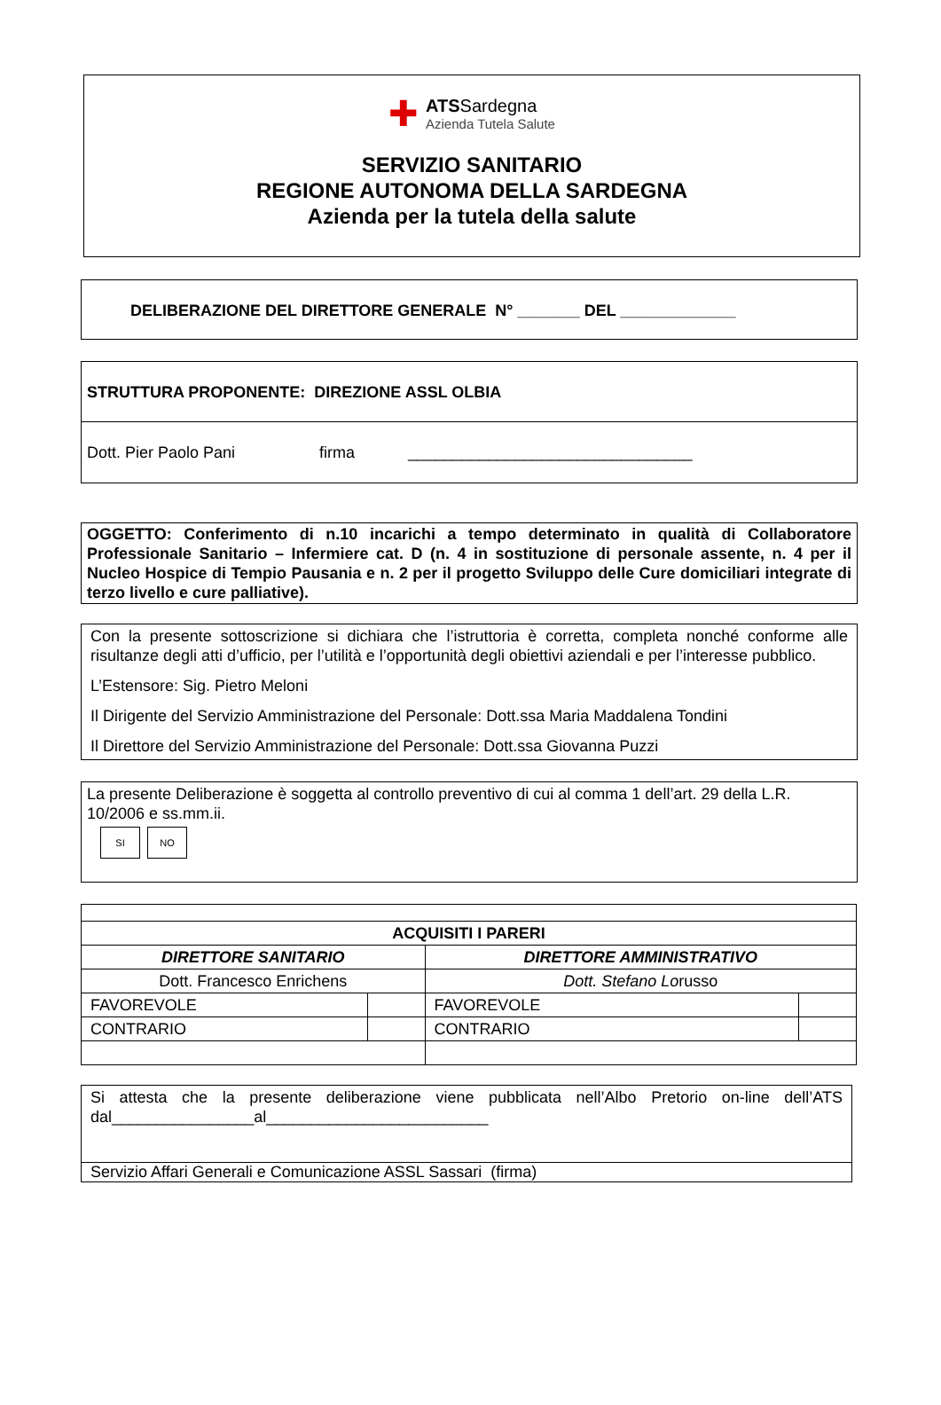✚
ATSSardegna
Azienda Tutela Salute
SERVIZIO SANITARIO
REGIONE AUTONOMA DELLA SARDEGNA
Azienda per la tutela della salute
DELIBERAZIONE DEL DIRETTORE GENERALE N° _______ DEL _____________
STRUTTURA PROPONENTE: DIREZIONE ASSL OLBIA
Dott. Pier Paolo Pani firma ________________________________
OGGETTO: Conferimento di n.10 incarichi a tempo determinato in qualità di Collaboratore Professionale Sanitario – Infermiere cat. D (n. 4 in sostituzione di personale assente, n. 4 per il Nucleo Hospice di Tempio Pausania e n. 2 per il progetto Sviluppo delle Cure domiciliari integrate di terzo livello e cure palliative).
Con la presente sottoscrizione si dichiara che l’istruttoria è corretta, completa nonché conforme alle risultanze degli atti d’ufficio, per l’utilità e l’opportunità degli obiettivi aziendali e per l’interesse pubblico.
L’Estensore: Sig. Pietro Meloni
Il Dirigente del Servizio Amministrazione del Personale: Dott.ssa Maria Maddalena Tondini
Il Direttore del Servizio Amministrazione del Personale: Dott.ssa Giovanna Puzzi
La presente Deliberazione è soggetta al controllo preventivo di cui al comma 1 dell’art. 29 della L.R. 10/2006 e ss.mm.ii.
SI NO
| ACQUISITI I PARERI | | | |
| --- | --- | --- | --- |
| DIRETTORE SANITARIO | | DIRETTORE AMMINISTRATIVO | |
| Dott. Francesco Enrichens | | Dott. Stefano Lo russo | |
| FAVOREVOLE | | FAVOREVOLE | |
| CONTRARIO | | CONTRARIO | |
Si attesta che la presente deliberazione viene pubblicata nell’Albo Pretorio on-line dell’ATS dal________________al_________________________
Servizio Affari Generali e Comunicazione ASSL Sassari (firma)